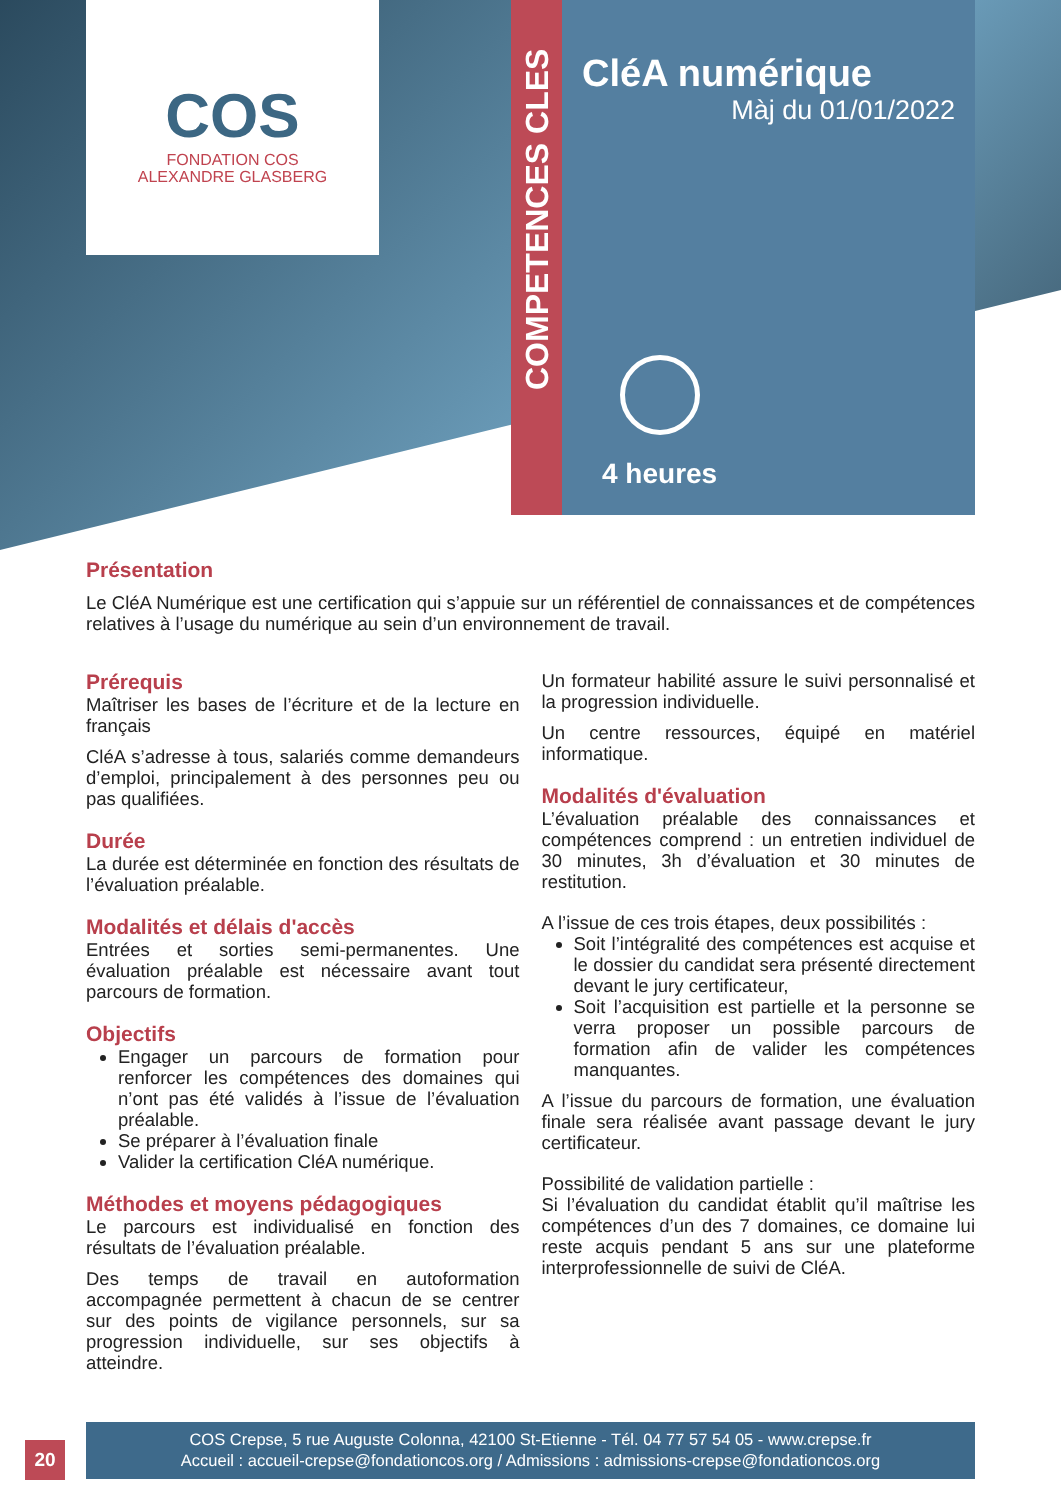COS
FONDATION COS
ALEXANDRE GLASBERG
COMPETENCES CLES
CléA numérique
Màj du 01/01/2022
4 heures
Présentation
Le CléA Numérique est une certification qui s’appuie sur un référentiel de connaissances et de compétences relatives à l’usage du numérique au sein d’un environnement de travail.
Prérequis
Maîtriser les bases de l’écriture et de la lecture en français
CléA s’adresse à tous, salariés comme demandeurs d’emploi, principalement à des personnes peu ou pas qualifiées.
Durée
La durée est déterminée en fonction des résultats de l’évaluation préalable.
Modalités et délais d'accès
Entrées et sorties semi-permanentes. Une évaluation préalable est nécessaire avant tout parcours de formation.
Objectifs
Engager un parcours de formation pour renforcer les compétences des domaines qui n’ont pas été validés à l’issue de l’évaluation préalable.
Se préparer à l’évaluation finale
Valider la certification CléA numérique.
Méthodes et moyens pédagogiques
Le parcours est individualisé en fonction des résultats de l’évaluation préalable.
Des temps de travail en autoformation accompagnée permettent à chacun de se centrer sur des points de vigilance personnels, sur sa progression individuelle, sur ses objectifs à atteindre.
Un formateur habilité assure le suivi personnalisé et la progression individuelle.
Un centre ressources, équipé en matériel informatique.
Modalités d'évaluation
L’évaluation préalable des connaissances et compétences comprend : un entretien individuel de 30 minutes, 3h d’évaluation et 30 minutes de restitution.
A l’issue de ces trois étapes, deux possibilités :
Soit l’intégralité des compétences est acquise et le dossier du candidat sera présenté directement devant le jury certificateur,
Soit l’acquisition est partielle et la personne se verra proposer un possible parcours de formation afin de valider les compétences manquantes.
A l’issue du parcours de formation, une évaluation finale sera réalisée avant passage devant le jury certificateur.
Possibilité de validation partielle :
Si l’évaluation du candidat établit qu’il maîtrise les compétences d’un des 7 domaines, ce domaine lui reste acquis pendant 5 ans sur une plateforme interprofessionnelle de suivi de CléA.
20
COS Crepse, 5 rue Auguste Colonna, 42100 St-Etienne - Tél. 04 77 57 54 05 - www.crepse.fr
Accueil : accueil-crepse@fondationcos.org / Admissions : admissions-crepse@fondationcos.org